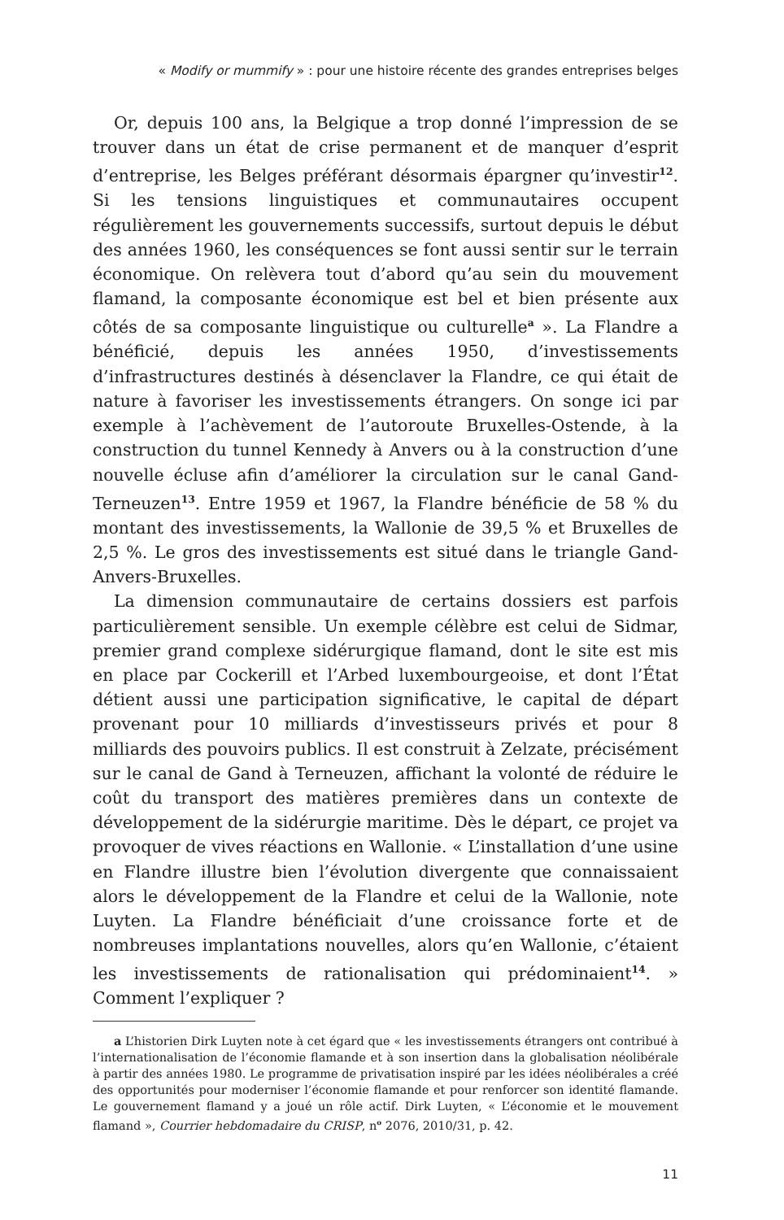« Modify or mummify » : pour une histoire récente des grandes entreprises belges
Or, depuis 100 ans, la Belgique a trop donné l’impression de se trouver dans un état de crise permanent et de manquer d’esprit d’entreprise, les Belges préférant désormais épargner qu’investir<sup>12</sup>. Si les tensions linguistiques et communautaires occupent régulièrement les gouvernements successifs, surtout depuis le début des années 1960, les conséquences se font aussi sentir sur le terrain économique. On relèvera tout d’abord qu’au sein du mouvement flamand, la composante économique est bel et bien présente aux côtés de sa composante linguistique ou culturelle<sup>a</sup> ». La Flandre a bénéficié, depuis les années 1950, d’investissements d’infrastructures destinés à désenclaver la Flandre, ce qui était de nature à favoriser les investissements étrangers. On songe ici par exemple à l’achèvement de l’autoroute Bruxelles-Ostende, à la construction du tunnel Kennedy à Anvers ou à la construction d’une nouvelle écluse afin d’améliorer la circulation sur le canal Gand-Terneuzen<sup>13</sup>. Entre 1959 et 1967, la Flandre bénéficie de 58 % du montant des investissements, la Wallonie de 39,5 % et Bruxelles de 2,5 %. Le gros des investissements est situé dans le triangle Gand-Anvers-Bruxelles.
La dimension communautaire de certains dossiers est parfois particulièrement sensible. Un exemple célèbre est celui de Sidmar, premier grand complexe sidérurgique flamand, dont le site est mis en place par Cockerill et l’Arbed luxembourgeoise, et dont l’État détient aussi une participation significative, le capital de départ provenant pour 10 milliards d’investisseurs privés et pour 8 milliards des pouvoirs publics. Il est construit à Zelzate, précisément sur le canal de Gand à Terneuzen, affichant la volonté de réduire le coût du transport des matières premières dans un contexte de développement de la sidérurgie maritime. Dès le départ, ce projet va provoquer de vives réactions en Wallonie. « L’installation d’une usine en Flandre illustre bien l’évolution divergente que connaissaient alors le développement de la Flandre et celui de la Wallonie, note Luyten. La Flandre bénéficiait d’une croissance forte et de nombreuses implantations nouvelles, alors qu’en Wallonie, c’étaient les investissements de rationalisation qui prédominaient<sup>14</sup>. » Comment l’expliquer ?
a L’historien Dirk Luyten note à cet égard que « les investissements étrangers ont contribué à l’internationalisation de l’économie flamande et à son insertion dans la globalisation néolibérale à partir des années 1980. Le programme de privatisation inspiré par les idées néolibérales a créé des opportunités pour moderniser l’économie flamande et pour renforcer son identité flamande. Le gouvernement flamand y a joué un rôle actif. Dirk Luyten, « L’économie et le mouvement flamand », Courrier hebdomadaire du CRISP, n<sup>o</sup> 2076, 2010/31, p. 42.
11